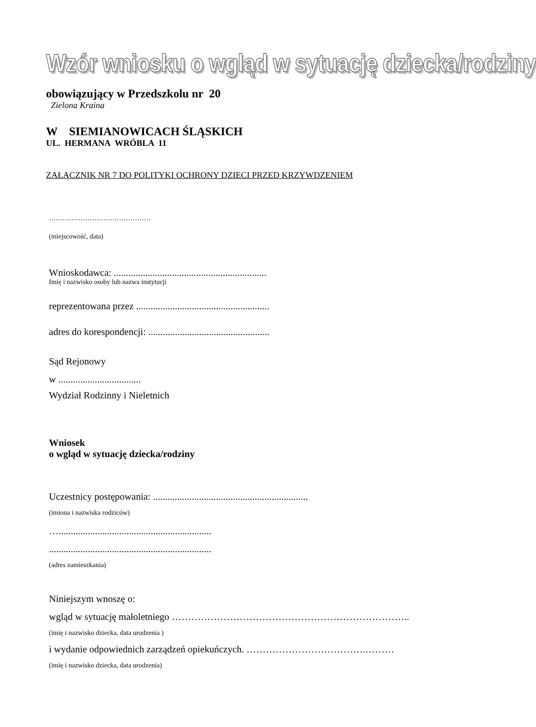Wzór wniosku o wgląd w sytuację dziecka/rodziny
obowiązujący w Przedszkolu nr 20
Zielona Kraina
W SIEMIANOWICACH ŚLĄSKICH
UL. HERMANA WRÓBLA 11
ZAŁĄCZNIK NR 7 DO POLITYKI OCHRONY DZIECI PRZED KRZYWDZENIEM
………………………………………
(miejscowość, data)
Wnioskodawca: ...............................................................
Imię i nazwisko osoby lub nazwa instytucji
reprezentowana przez .......................................................
adres do korespondencji: ..................................................
Sąd Rejonowy
w ..................................
Wydział Rodzinny i Nieletnich
Wniosek
o wgląd w sytuację dziecka/rodziny
Uczestnicy postępowania: ................................................................
(imiona i nazwiska rodziców)
…...............................................................
...................................................................
(adres zamieszkania)
Niniejszym wnoszę o:
wgląd w sytuację małoletniego ………………………………………………………………..
(imię i nazwisko dziecka, data urodzenia )
i wydanie odpowiednich zarządzeń opiekuńczych. ……………………………….………
(imię i nazwisko dziecka, data urodzenia)